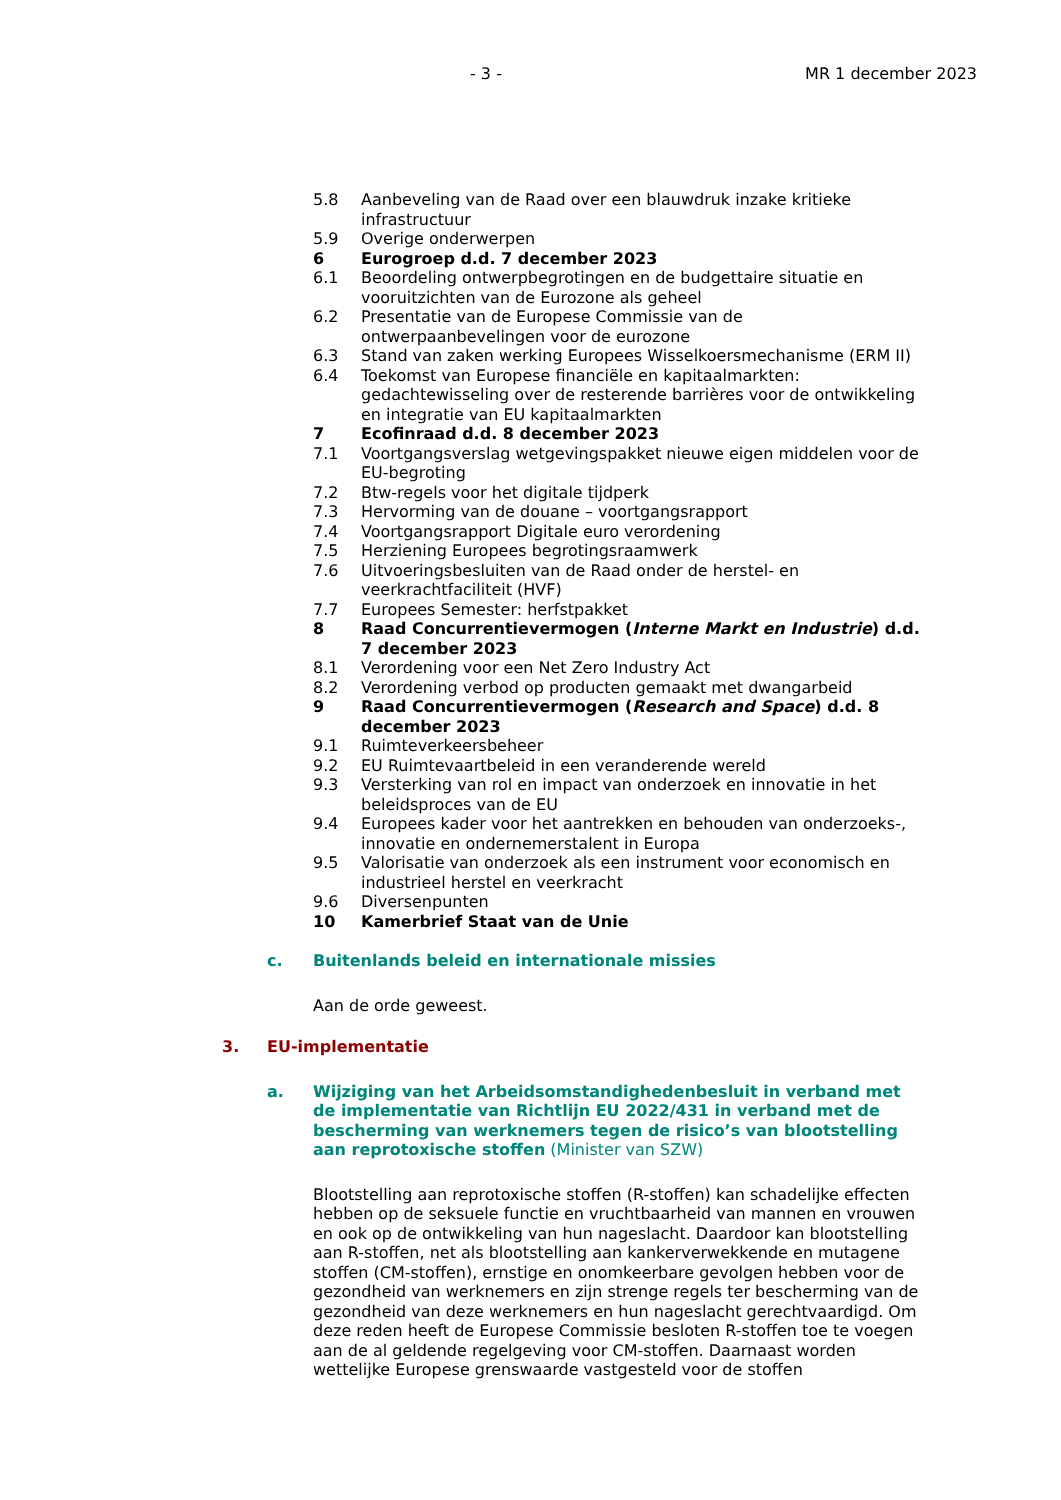- 3 - MR 1 december 2023
5.8 Aanbeveling van de Raad over een blauwdruk inzake kritieke infrastructuur
5.9 Overige onderwerpen
6 Eurogroep d.d. 7 december 2023
6.1 Beoordeling ontwerpbegrotingen en de budgettaire situatie en vooruitzichten van de Eurozone als geheel
6.2 Presentatie van de Europese Commissie van de
ontwerpaanbevelingen voor de eurozone
6.3 Stand van zaken werking Europees Wisselkoersmechanisme (ERM II)
6.4 Toekomst van Europese financiële en kapitaalmarkten: gedachtewisseling over de resterende barrières voor de ontwikkeling en integratie van EU kapitaalmarkten
7 Ecofinraad d.d. 8 december 2023
7.1 Voortgangsverslag wetgevingspakket nieuwe eigen middelen voor de EU-begroting
7.2 Btw-regels voor het digitale tijdperk
7.3 Hervorming van de douane – voortgangsrapport
7.4 Voortgangsrapport Digitale euro verordening
7.5 Herziening Europees begrotingsraamwerk
7.6 Uitvoeringsbesluiten van de Raad onder de herstel- en
veerkrachtfaciliteit (HVF)
7.7 Europees Semester: herfstpakket
8 Raad Concurrentievermogen (Interne Markt en Industrie) d.d. 7 december 2023
8.1 Verordening voor een Net Zero Industry Act
8.2 Verordening verbod op producten gemaakt met dwangarbeid
9 Raad Concurrentievermogen (Research and Space) d.d. 8
december 2023
9.1 Ruimteverkeersbeheer
9.2 EU Ruimtevaartbeleid in een veranderende wereld
9.3 Versterking van rol en impact van onderzoek en innovatie in het beleidsproces van de EU
9.4 Europees kader voor het aantrekken en behouden van onderzoeks-, innovatie en ondernemerstalent in Europa
9.5 Valorisatie van onderzoek als een instrument voor economisch en industrieel herstel en veerkracht
9.6 Diversenpunten
10 Kamerbrief Staat van de Unie
c. Buitenlands beleid en internationale missies
Aan de orde geweest.
3. EU-implementatie
a. Wijziging van het Arbeidsomstandighedenbesluit in verband met de implementatie van Richtlijn EU 2022/431 in verband met de bescherming van werknemers tegen de risico’s van blootstelling aan reprotoxische stoffen (Minister van SZW)
Blootstelling aan reprotoxische stoffen (R-stoffen) kan schadelijke effecten hebben op de seksuele functie en vruchtbaarheid van mannen en vrouwen en ook op de ontwikkeling van hun nageslacht. Daardoor kan blootstelling aan R-stoffen, net als blootstelling aan kankerverwekkende en mutagene stoffen (CM-stoffen), ernstige en onomkeerbare gevolgen hebben voor de gezondheid van werknemers en zijn strenge regels ter bescherming van de gezondheid van deze werknemers en hun nageslacht gerechtvaardigd. Om deze reden heeft de Europese Commissie besloten R-stoffen toe te voegen aan de al geldende regelgeving voor CM-stoffen. Daarnaast worden wettelijke Europese grenswaarde vastgesteld voor de stoffen